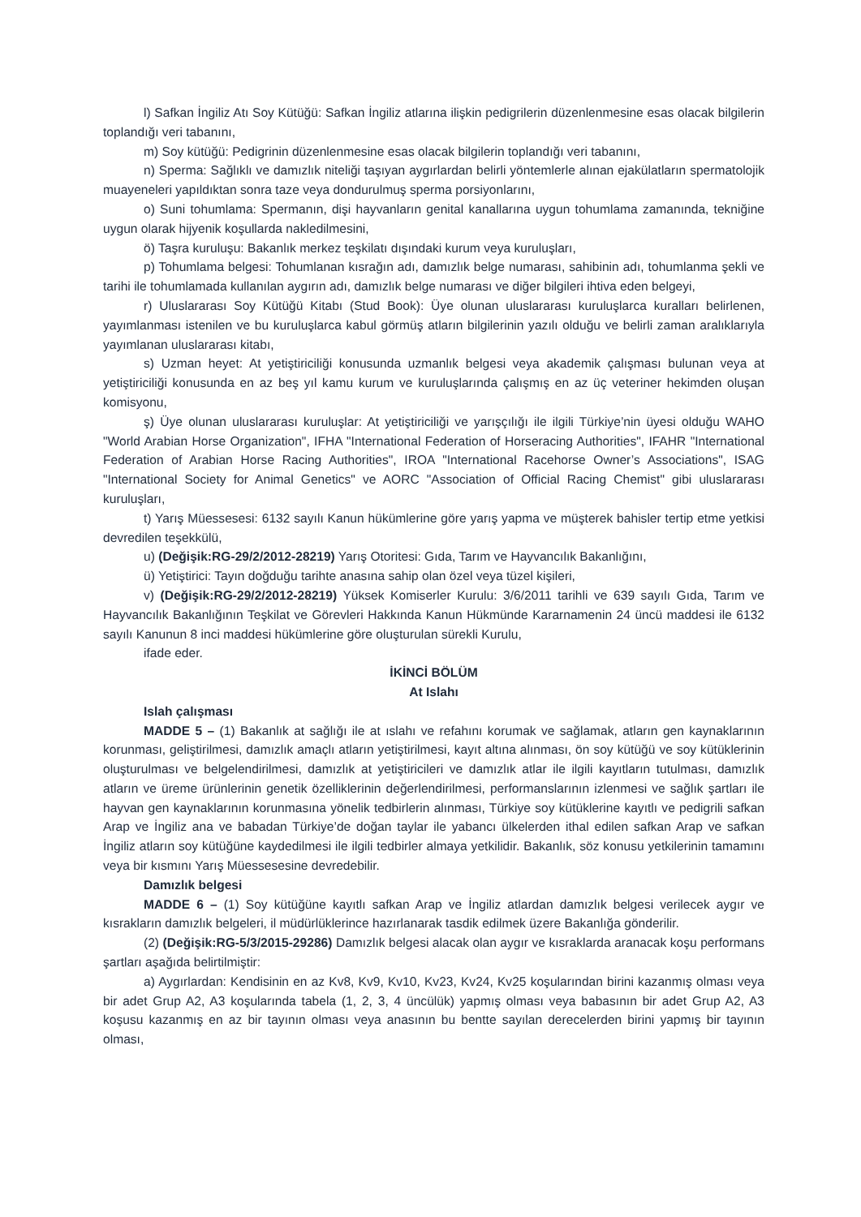l) Safkan İngiliz Atı Soy Kütüğü: Safkan İngiliz atlarına ilişkin pedigrilerin düzenlenmesine esas olacak bilgilerin toplandığı veri tabanını,
m) Soy kütüğü: Pedigrinin düzenlenmesine esas olacak bilgilerin toplandığı veri tabanını,
n) Sperma: Sağlıklı ve damızlık niteliği taşıyan aygırlardan belirli yöntemlerle alınan ejakülatların spermatolojik muayeneleri yapıldıktan sonra taze veya dondurulmuş sperma porsiyonlarını,
o) Suni tohumlama: Spermanın, dişi hayvanların genital kanallarına uygun tohumlama zamanında, tekniğine uygun olarak hijyenik koşullarda nakledilmesini,
ö) Taşra kuruluşu: Bakanlık merkez teşkilatı dışındaki kurum veya kuruluşları,
p) Tohumlama belgesi: Tohumlanan kısrağın adı, damızlık belge numarası, sahibinin adı, tohumlanma şekli ve tarihi ile tohumlamada kullanılan aygırın adı, damızlık belge numarası ve diğer bilgileri ihtiva eden belgeyi,
r) Uluslararası Soy Kütüğü Kitabı (Stud Book): Üye olunan uluslararası kuruluşlarca kuralları belirlenen, yayımlanması istenilen ve bu kuruluşlarca kabul görmüş atların bilgilerinin yazılı olduğu ve belirli zaman aralıklarıyla yayımlanan uluslararası kitabı,
s) Uzman heyet: At yetiştiriciliği konusunda uzmanlık belgesi veya akademik çalışması bulunan veya at yetiştiriciliği konusunda en az beş yıl kamu kurum ve kuruluşlarında çalışmış en az üç veteriner hekimden oluşan komisyonu,
ş) Üye olunan uluslararası kuruluşlar: At yetiştiriciliği ve yarışçılığı ile ilgili Türkiye’nin üyesi olduğu WAHO "World Arabian Horse Organization", IFHA "International Federation of Horseracing Authorities", IFAHR "International Federation of Arabian Horse Racing Authorities", IROA "International Racehorse Owner’s Associations", ISAG "International Society for Animal Genetics" ve AORC "Association of Official Racing Chemist" gibi uluslararası kuruluşları,
t) Yarış Müessesesi: 6132 sayılı Kanun hükümlerine göre yarış yapma ve müşterek bahisler tertip etme yetkisi devredilen teşekkülü,
u) (Değişik:RG-29/2/2012-28219) Yarış Otoritesi: Gıda, Tarım ve Hayvancılık Bakanlığını,
ü) Yetiştirici: Tayın doğduğu tarihte anasına sahip olan özel veya tüzel kişileri,
v) (Değişik:RG-29/2/2012-28219) Yüksek Komiserler Kurulu: 3/6/2011 tarihli ve 639 sayılı Gıda, Tarım ve Hayvancılık Bakanlığının Teşkilat ve Görevleri Hakkında Kanun Hükmünde Kararnamenin 24 üncü maddesi ile 6132 sayılı Kanunun 8 inci maddesi hükümlerine göre oluşturulan sürekli Kurulu,
ifade eder.
İKİNCİ BÖLÜM
At Islahı
Islah çalışması
MADDE 5 – (1) Bakanlık at sağlığı ile at ıslahı ve refahını korumak ve sağlamak, atların gen kaynaklarının korunması, geliştirilmesi, damızlık amaçlı atların yetiştirilmesi, kayıt altına alınması, ön soy kütüğü ve soy kütüklerinin oluşturulması ve belgelendirilmesi, damızlık at yetiştiricileri ve damızlık atlar ile ilgili kayıtların tutulması, damızlık atların ve üreme ürünlerinin genetik özelliklerinin değerlendirilmesi, performanslarının izlenmesi ve sağlık şartları ile hayvan gen kaynaklarının korunmasına yönelik tedbirlerin alınması, Türkiye soy kütüklerine kayıtlı ve pedigrili safkan Arap ve İngiliz ana ve babadan Türkiye’de doğan taylar ile yabancı ülkelerden ithal edilen safkan Arap ve safkan İngiliz atların soy kütüğüne kaydedilmesi ile ilgili tedbirler almaya yetkilidir. Bakanlık, söz konusu yetkilerinin tamamını veya bir kısmını Yarış Müessesesine devredebilir.
Damızlık belgesi
MADDE 6 – (1) Soy kütüğüne kayıtlı safkan Arap ve İngiliz atlardan damızlık belgesi verilecek aygır ve kısrakların damızlık belgeleri, il müdürlüklerince hazırlanarak tasdik edilmek üzere Bakanlığa gönderilir.
(2) (Değişik:RG-5/3/2015-29286) Damızlık belgesi alacak olan aygır ve kısraklarda aranacak koşu performans şartları aşağıda belirtilmiştir:
a) Aygırlardan: Kendisinin en az Kv8, Kv9, Kv10, Kv23, Kv24, Kv25 koşularından birini kazanmış olması veya bir adet Grup A2, A3 koşularında tabela (1, 2, 3, 4 üncülük) yapmış olması veya babasının bir adet Grup A2, A3 koşusu kazanmış en az bir tayının olması veya anasının bu bentte sayılan derecelerden birini yapmış bir tayının olması,